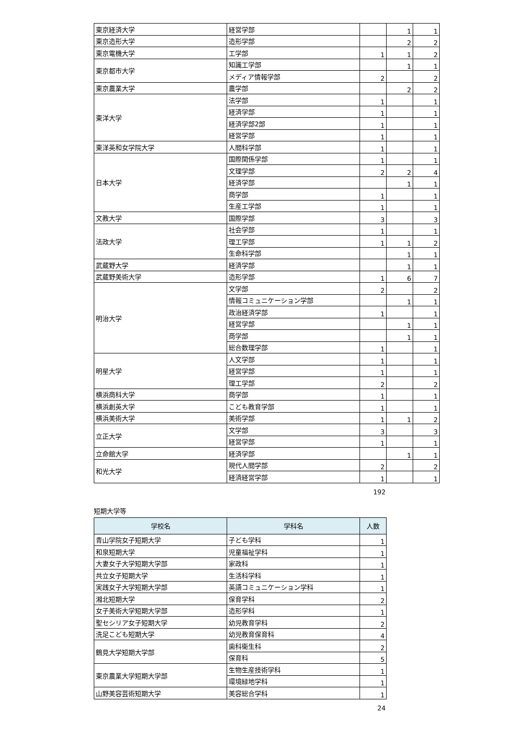| 東京経済大学 | 経営学部 | | 1 | 1 |
| 東京造形大学 | 造形学部 | | 2 | 2 |
| 東京電機大学 | 工学部 | 1 | 1 | 2 |
| 東京都市大学 | 知識工学部 | | 1 | 1 |
| | メディア情報学部 | 2 | | 2 |
| 東京農業大学 | 農学部 | | 2 | 2 |
| 東洋大学 | 法学部 | 1 | | 1 |
| | 経済学部 | 1 | | 1 |
| | 経済学部2部 | 1 | | 1 |
| | 経営学部 | 1 | | 1 |
| 東洋英和女学院大学 | 人間科学部 | 1 | | 1 |
| 日本大学 | 国際関係学部 | 1 | | 1 |
| | 文理学部 | 2 | 2 | 4 |
| | 経済学部 | | 1 | 1 |
| | 商学部 | 1 | | 1 |
| | 生産工学部 | 1 | | 1 |
| 文教大学 | 国際学部 | 3 | | 3 |
| 法政大学 | 社会学部 | 1 | | 1 |
| | 理工学部 | 1 | 1 | 2 |
| | 生命科学部 | | 1 | 1 |
| 武蔵野大学 | 経済学部 | | 1 | 1 |
| 武蔵野美術大学 | 造形学部 | 1 | 6 | 7 |
| 明治大学 | 文学部 | 2 | | 2 |
| | 情報コミュニケーション学部 | | 1 | 1 |
| | 政治経済学部 | 1 | | 1 |
| | 経営学部 | | 1 | 1 |
| | 商学部 | | 1 | 1 |
| | 総合数理学部 | 1 | | 1 |
| 明星大学 | 人文学部 | 1 | | 1 |
| | 経営学部 | 1 | | 1 |
| | 理工学部 | 2 | | 2 |
| 横浜商科大学 | 商学部 | 1 | | 1 |
| 横浜創英大学 | こども教育学部 | 1 | | 1 |
| 横浜美術大学 | 美術学部 | 1 | 1 | 2 |
| 立正大学 | 文学部 | 3 | | 3 |
| | 経営学部 | 1 | | 1 |
| 立命館大学 | 経済学部 | | 1 | 1 |
| 和光大学 | 現代人間学部 | 2 | | 2 |
| | 経済経営学部 | 1 | | 1 |
192
短期大学等
| 学校名 | 学科名 | 人数 |
| --- | --- | --- |
| 青山学院女子短期大学 | 子ども学科 | 1 |
| 和泉短期大学 | 児童福祉学科 | 1 |
| 大妻女子大学短期大学部 | 家政科 | 1 |
| 共立女子短期大学 | 生活科学科 | 1 |
| 実践女子大学短期大学部 | 英語コミュニケーション学科 | 1 |
| 湘北短期大学 | 保育学科 | 2 |
| 女子美術大学短期大学部 | 造形学科 | 1 |
| 聖セシリア女子短期大学 | 幼児教育学科 | 2 |
| 洗足こども短期大学 | 幼児教育保育科 | 4 |
| 鶴見大学短期大学部 | 歯科衛生科 | 2 |
| | 保育科 | 5 |
| 東京農業大学短期大学部 | 生物生産技術学科 | 1 |
| | 環境緑地学科 | 1 |
| 山野美容芸術短期大学 | 美容総合学科 | 1 |
24